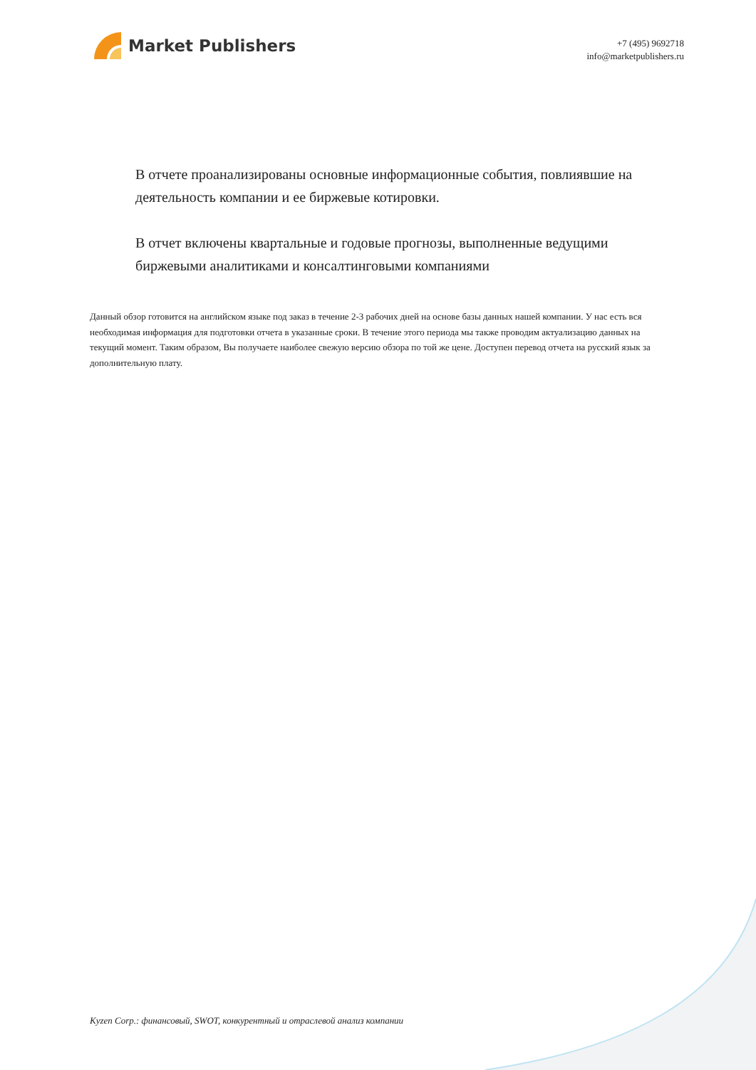Market Publishers
+7 (495) 9692718
info@marketpublishers.ru
В отчете проанализированы основные информационные события, повлиявшие на деятельность компании и ее биржевые котировки.
В отчет включены квартальные и годовые прогнозы, выполненные ведущими биржевыми аналитиками и консалтинговыми компаниями
Данный обзор готовится на английском языке под заказ в течение 2-3 рабочих дней на основе базы данных нашей компании. У нас есть вся необходимая информация для подготовки отчета в указанные сроки. В течение этого периода мы также проводим актуализацию данных на текущий момент. Таким образом, Вы получаете наиболее свежую версию обзора по той же цене. Доступен перевод отчета на русский язык за дополнительную плату.
Kyzen Corp.: финансовый, SWOT, конкурентный и отраслевой анализ компании